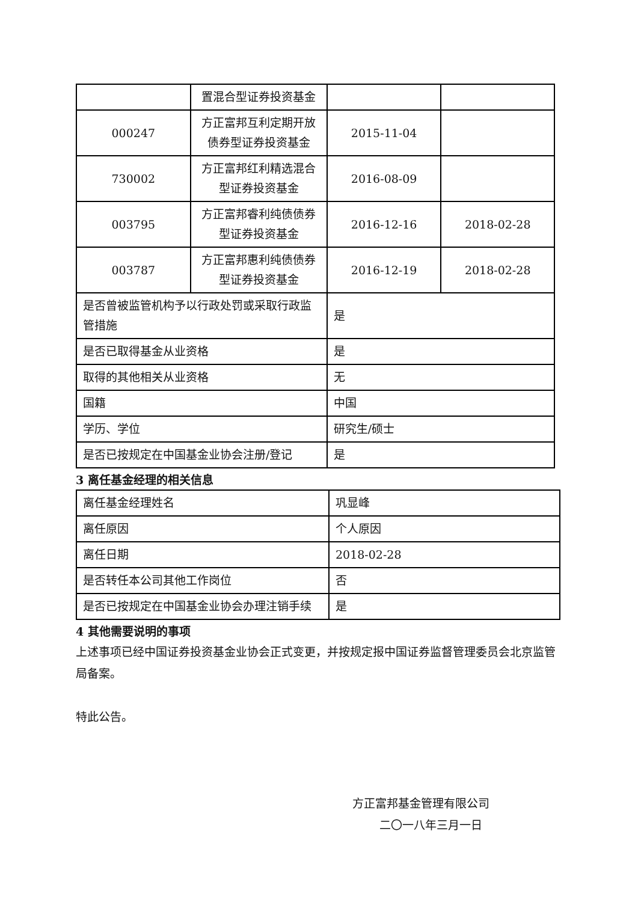| | 置混合型证券投资基金 | | |
| 000247 | 方正富邦互利定期开放债券型证券投资基金 | 2015-11-04 | |
| 730002 | 方正富邦红利精选混合型证券投资基金 | 2016-08-09 | |
| 003795 | 方正富邦睿利纯债债券型证券投资基金 | 2016-12-16 | 2018-02-28 |
| 003787 | 方正富邦惠利纯债债券型证券投资基金 | 2016-12-19 | 2018-02-28 |
| 是否曾被监管机构予以行政处罚或采取行政监管措施 | | 是 | |
| 是否已取得基金从业资格 | | 是 | |
| 取得的其他相关从业资格 | | 无 | |
| 国籍 | | 中国 | |
| 学历、学位 | | 研究生/硕士 | |
| 是否已按规定在中国基金业协会注册/登记 | | 是 | |
3 离任基金经理的相关信息
| 离任基金经理姓名 | 巩显峰 |
| 离任原因 | 个人原因 |
| 离任日期 | 2018-02-28 |
| 是否转任本公司其他工作岗位 | 否 |
| 是否已按规定在中国基金业协会办理注销手续 | 是 |
4 其他需要说明的事项
上述事项已经中国证券投资基金业协会正式变更，并按规定报中国证券监督管理委员会北京监管局备案。
特此公告。
方正富邦基金管理有限公司
二〇一八年三月一日